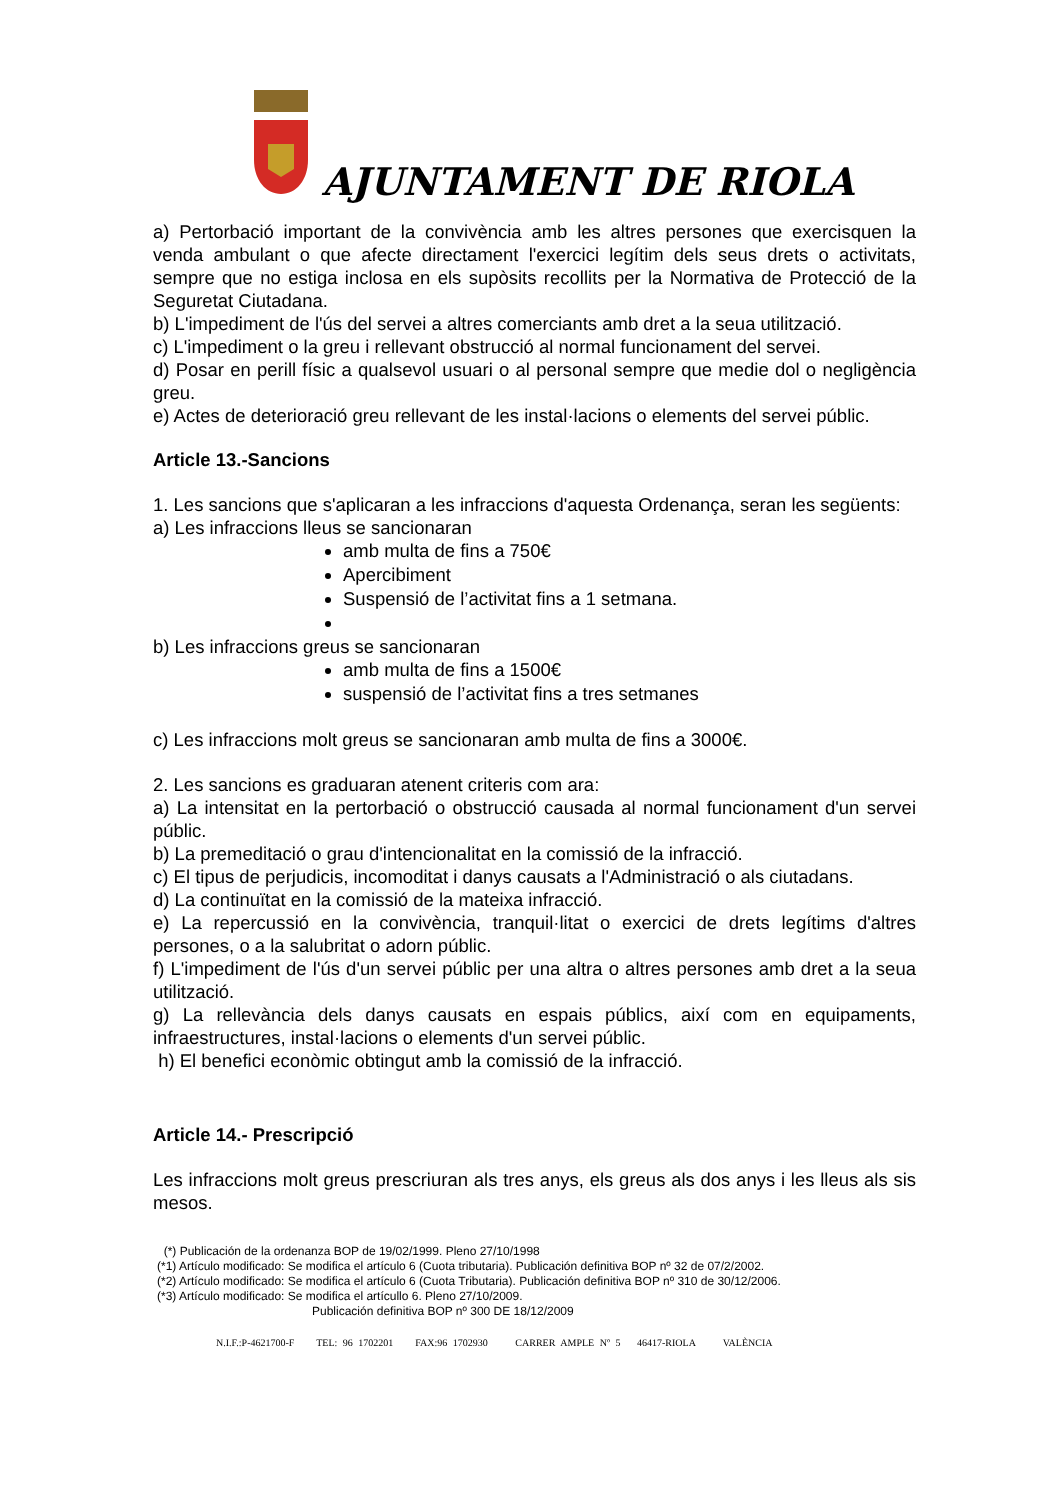AJUNTAMENT DE RIOLA
a) Pertorbació important de la convivència amb les altres persones que exercisquen la venda ambulant o que afecte directament l'exercici legítim dels seus drets o activitats, sempre que no estiga inclosa en els supòsits recollits per la Normativa de Protecció de la Seguretat Ciutadana.
b) L'impediment de l'ús del servei a altres comerciants amb dret a la seua utilització.
c) L'impediment o la greu i rellevant obstrucció al normal funcionament del servei.
d) Posar en perill físic a qualsevol usuari o al personal sempre que medie dol o negligència greu.
e) Actes de deterioració greu rellevant de les instal·lacions o elements del servei públic.
Article 13.-Sancions
1. Les sancions que s'aplicaran a les infraccions d'aquesta Ordenança, seran les següents:
a) Les infraccions lleus se sancionaran
amb multa de fins a 750€
Apercibiment
Suspensió de l’activitat fins a 1 setmana.
b) Les infraccions greus se sancionaran
amb multa de fins a 1500€
suspensió de l’activitat fins a tres setmanes
c) Les infraccions molt greus se sancionaran amb multa de fins a 3000€.
2. Les sancions es graduaran atenent criteris com ara:
a) La intensitat en la pertorbació o obstrucció causada al normal funcionament d'un servei públic.
b) La premeditació o grau d'intencionalitat en la comissió de la infracció.
c) El tipus de perjudicis, incomoditat i danys causats a l'Administració o als ciutadans.
d) La continuïtat en la comissió de la mateixa infracció.
e) La repercussió en la convivència, tranquil·litat o exercici de drets legítims d'altres persones, o a la salubritat o adorn públic.
f) L'impediment de l'ús d'un servei públic per una altra o altres persones amb dret a la seua utilització.
g) La rellevància dels danys causats en espais públics, així com en equipaments, infraestructures, instal·lacions o elements d'un servei públic.
h) El benefici econòmic obtingut amb la comissió de la infracció.
Article 14.- Prescripció
Les infraccions molt greus prescriuran als tres anys, els greus als dos anys i les lleus als sis mesos.
(*) Publicación de la ordenanza BOP de 19/02/1999. Pleno 27/10/1998
(*1) Artículo modificado: Se modifica el artículo 6 (Cuota tributaria). Publicación definitiva BOP nº 32 de 07/2/2002.
(*2) Artículo modificado: Se modifica el artículo 6 (Cuota Tributaria). Publicación definitiva BOP nº 310 de 30/12/2006.
(*3) Artículo modificado: Se modifica el artícullo 6. Pleno 27/10/2009.
Publicación definitiva BOP nº 300 DE 18/12/2009
N.I.F.:P-4621700-F TEL: 96 1702201 FAX:96 1702930 CARRER AMPLE Nº 5 46417-RIOLA VALÈNCIA